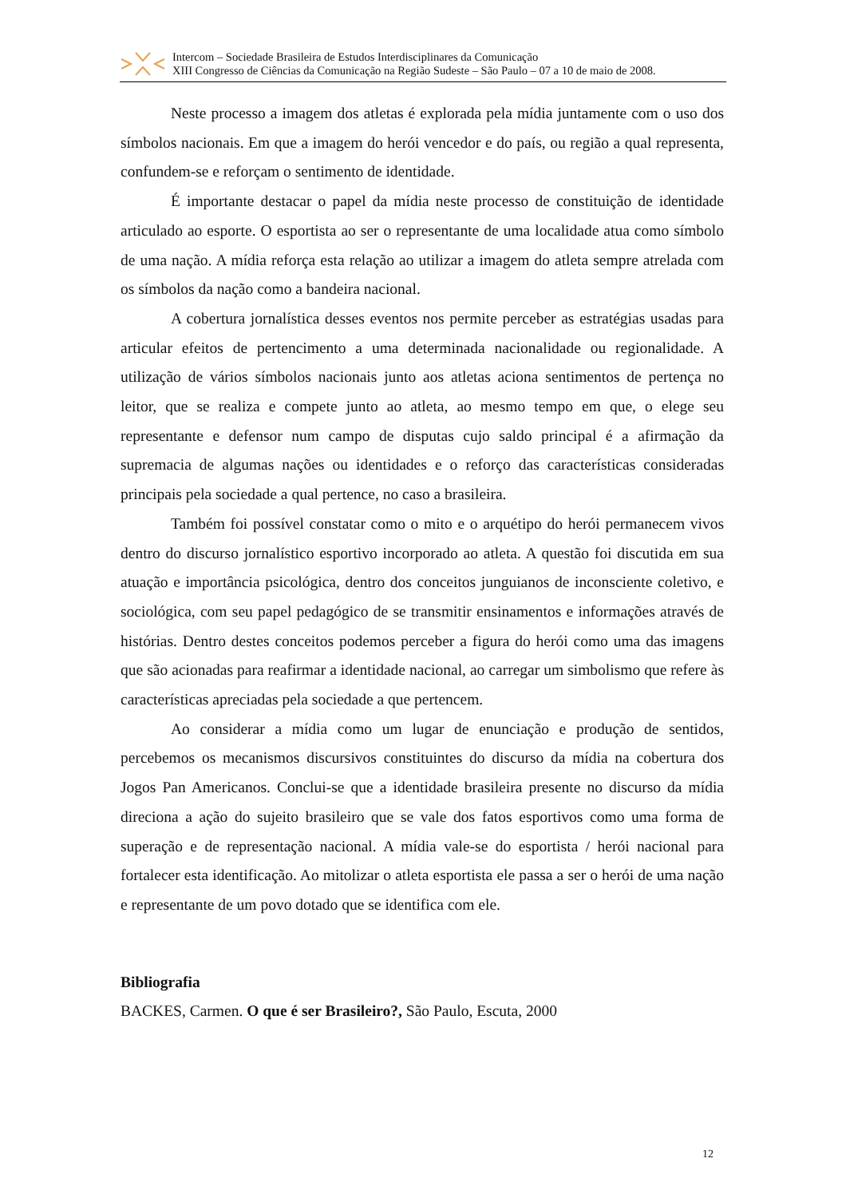Intercom – Sociedade Brasileira de Estudos Interdisciplinares da Comunicação
XIII Congresso de Ciências da Comunicação na Região Sudeste – São Paulo – 07 a 10 de maio de 2008.
Neste processo a imagem dos atletas é explorada pela mídia juntamente com o uso dos símbolos nacionais. Em que a imagem do herói vencedor e do país, ou região a qual representa, confundem-se e reforçam o sentimento de identidade.
É importante destacar o papel da mídia neste processo de constituição de identidade articulado ao esporte. O esportista ao ser o representante de uma localidade atua como símbolo de uma nação. A mídia reforça esta relação ao utilizar a imagem do atleta sempre atrelada com os símbolos da nação como a bandeira nacional.
A cobertura jornalística desses eventos nos permite perceber as estratégias usadas para articular efeitos de pertencimento a uma determinada nacionalidade ou regionalidade. A utilização de vários símbolos nacionais junto aos atletas aciona sentimentos de pertença no leitor, que se realiza e compete junto ao atleta, ao mesmo tempo em que, o elege seu representante e defensor num campo de disputas cujo saldo principal é a afirmação da supremacia de algumas nações ou identidades e o reforço das características consideradas principais pela sociedade a qual pertence, no caso a brasileira.
Também foi possível constatar como o mito e o arquétipo do herói permanecem vivos dentro do discurso jornalístico esportivo incorporado ao atleta. A questão foi discutida em sua atuação e importância psicológica, dentro dos conceitos junguianos de inconsciente coletivo, e sociológica, com seu papel pedagógico de se transmitir ensinamentos e informações através de histórias. Dentro destes conceitos podemos perceber a figura do herói como uma das imagens que são acionadas para reafirmar a identidade nacional, ao carregar um simbolismo que refere às características apreciadas pela sociedade a que pertencem.
Ao considerar a mídia como um lugar de enunciação e produção de sentidos, percebemos os mecanismos discursivos constituintes do discurso da mídia na cobertura dos Jogos Pan Americanos. Conclui-se que a identidade brasileira presente no discurso da mídia direciona a ação do sujeito brasileiro que se vale dos fatos esportivos como uma forma de superação e de representação nacional. A mídia vale-se do esportista / herói nacional para fortalecer esta identificação. Ao mitolizar o atleta esportista ele passa a ser o herói de uma nação e representante de um povo dotado que se identifica com ele.
Bibliografia
BACKES, Carmen. O que é ser Brasileiro?, São Paulo, Escuta, 2000
12